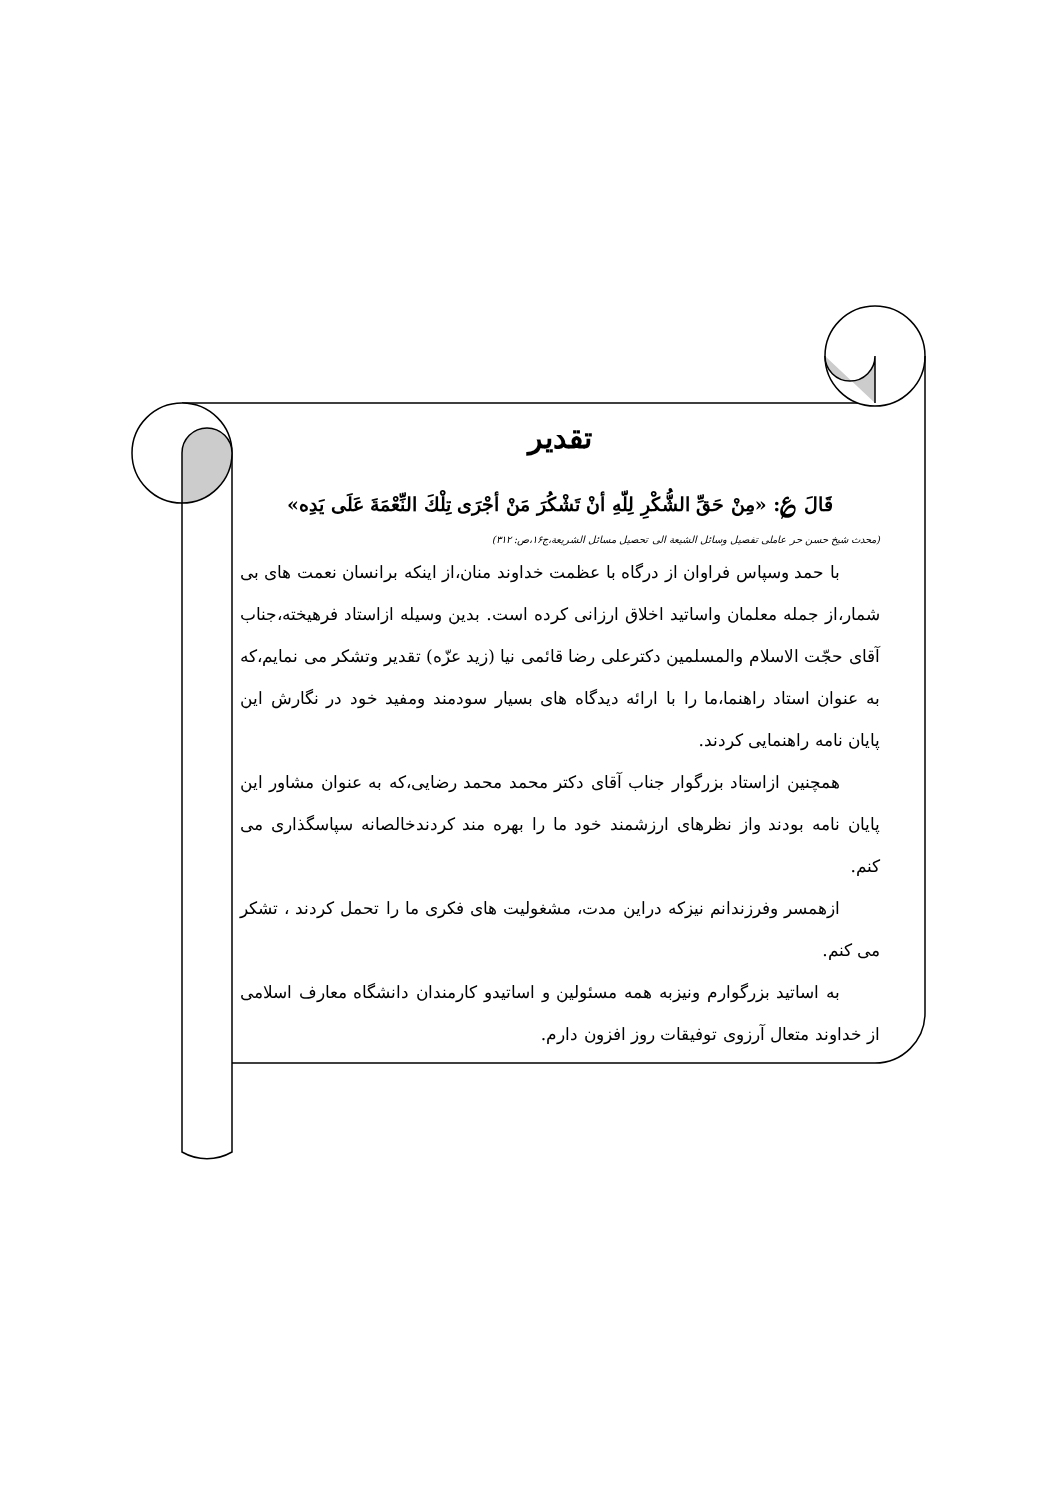تقدیر
قَالَ ؏: «مِنْ حَقِّ الشُّكْرِ لِلّهِ أنْ تَشْكُرَ مَنْ أجْرَى تِلْكَ النِّعْمَةَ عَلَى يَدِه»
(محدث شیخ حسن حر عاملی تفصیل وسائل الشیعة الی تحصیل مسائل الشریعة،ج۱۶،ص: ۳۱۲)
با حمد وسپاس فراوان از درگاه با عظمت خداوند منان،از اینکه برانسان نعمت های بی شمار،از جمله معلمان واساتید اخلاق ارزانی کرده است. بدین وسیله ازاستاد فرهیخته،جناب آقای حجّت الاسلام والمسلمین دکترعلی رضا قائمی نیا (زید عزّه) تقدیر وتشکر می نمایم،که به عنوان استاد راهنما،ما را با ارائه دیدگاه های بسیار سودمند ومفید خود در نگارش این پایان نامه راهنمایی کردند.
همچنین ازاستاد بزرگوار جناب آقای دکتر محمد محمد رضایی،که به عنوان مشاور این پایان نامه بودند واز نظرهای ارزشمند خود ما را بهره مند کردندخالصانه سپاسگذاری می کنم.
ازهمسر وفرزندانم نیزکه دراین مدت، مشغولیت های فکری ما را تحمل کردند ، تشکر می کنم.
به اساتید بزرگوارم ونیزبه همه مسئولین و اساتیدو کارمندان دانشگاه معارف اسلامی از خداوند متعال آرزوی توفیقات روز افزون دارم.